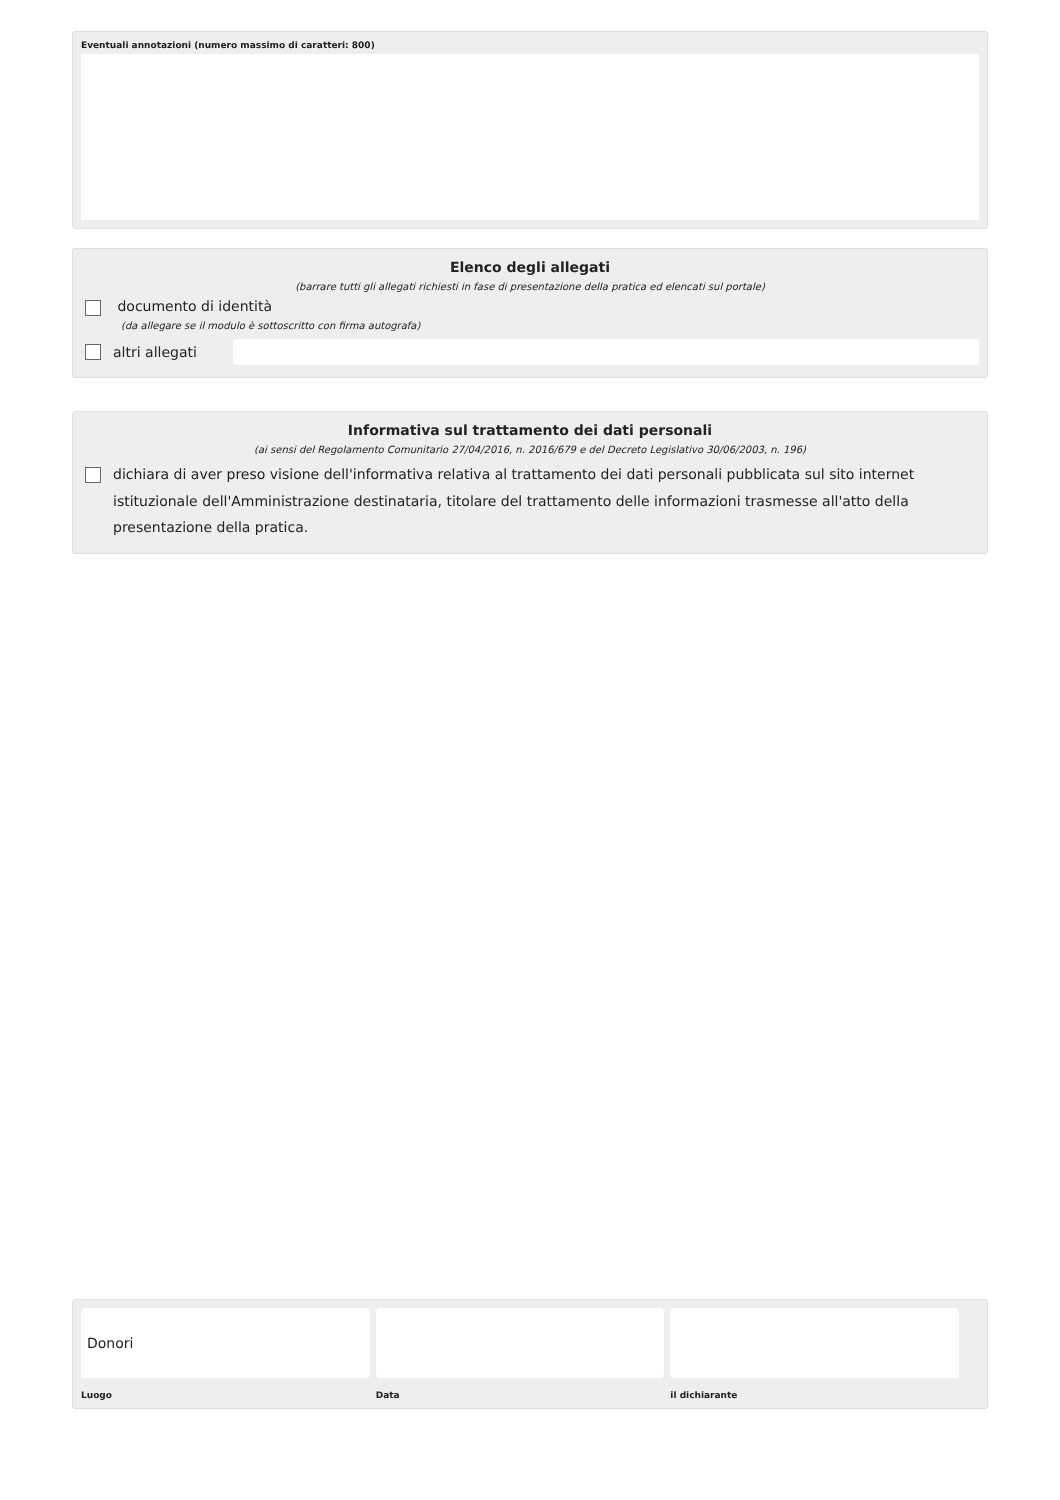Eventuali annotazioni (numero massimo di caratteri: 800)
Elenco degli allegati
(barrare tutti gli allegati richiesti in fase di presentazione della pratica ed elencati sul portale)
documento di identità
(da allegare se il modulo è sottoscritto con firma autografa)
altri allegati
Informativa sul trattamento dei dati personali
(ai sensi del Regolamento Comunitario 27/04/2016, n. 2016/679 e del Decreto Legislativo 30/06/2003, n. 196)
dichiara di aver preso visione dell'informativa relativa al trattamento dei dati personali pubblicata sul sito internet istituzionale dell'Amministrazione destinataria, titolare del trattamento delle informazioni trasmesse all'atto della presentazione della pratica.
Donori
Luogo
Data il dichiarante